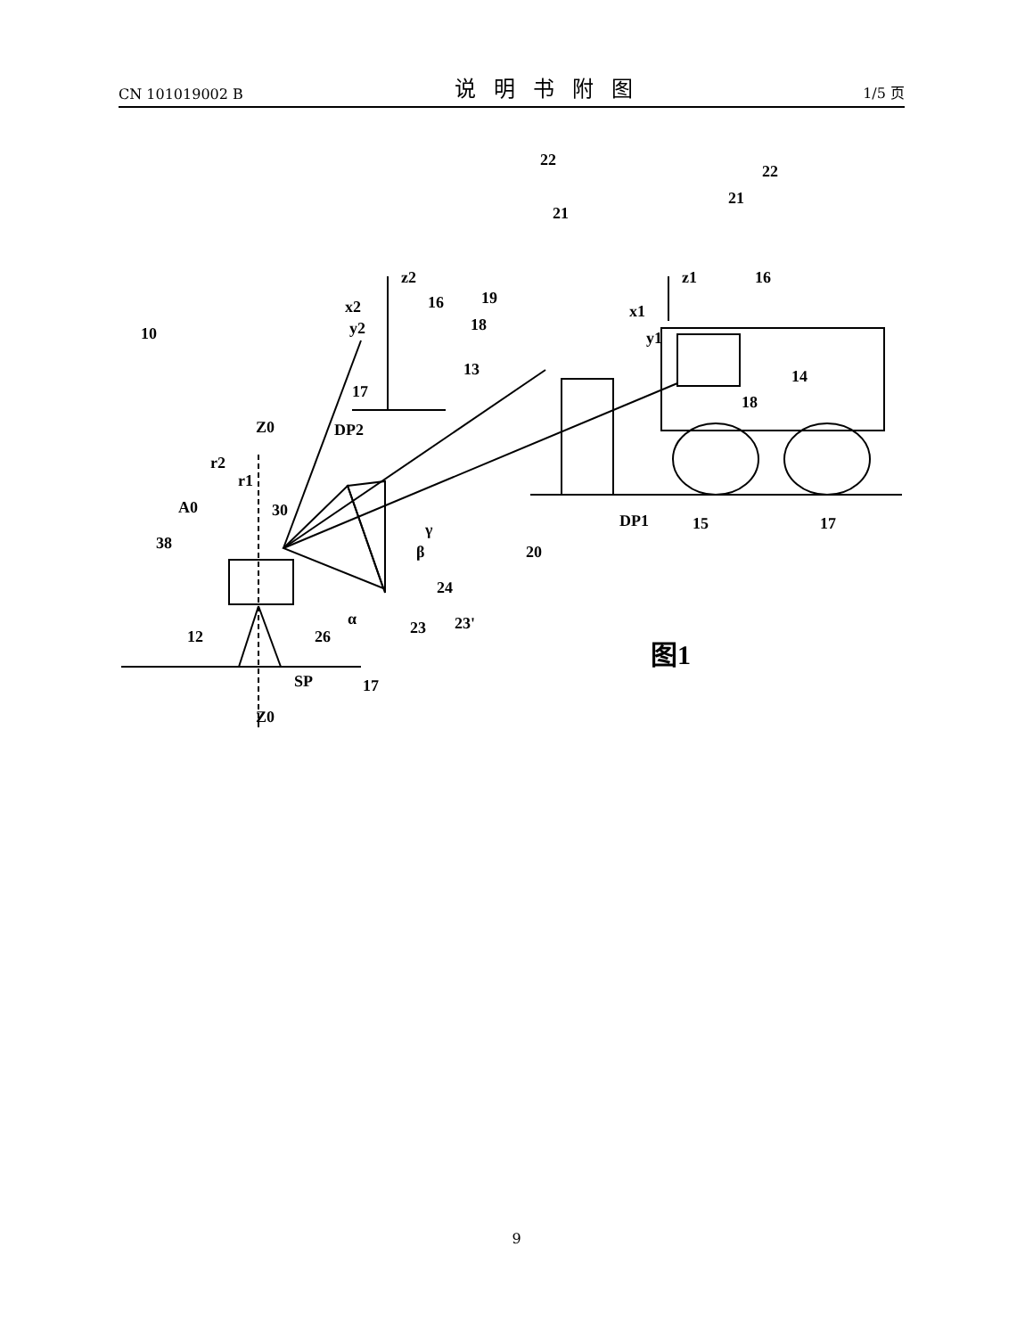CN 101019002 B 说明书附图 1/5 页
10
22
21
22
21
z2
16
19
x2
y2
18
13
17
DP2
Z0
r2
r1
A0
30
38
γ
β
24
α
23
23'
12
26
SP
17
Z0
20
z1
16
x1
y1
14
18
DP1
15
17
图1
9